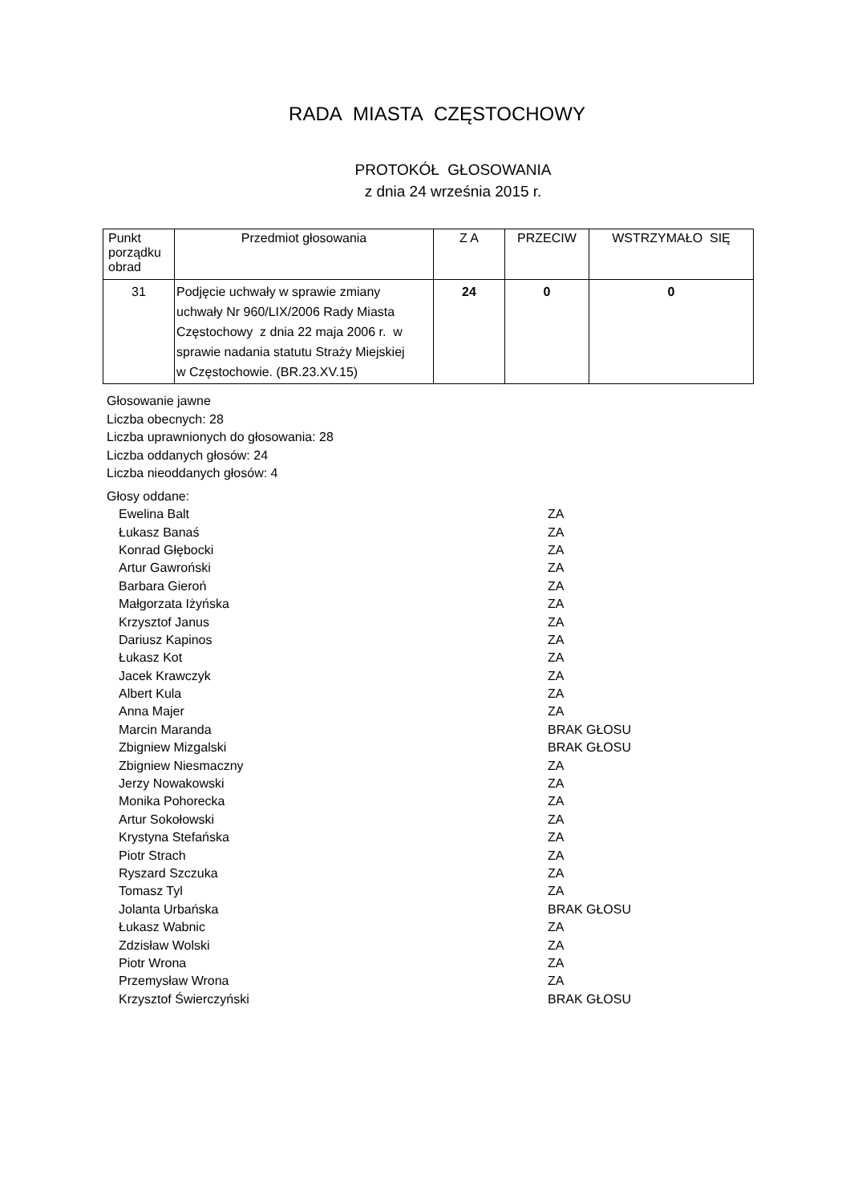RADA MIASTA CZĘSTOCHOWY
PROTOKÓŁ GŁOSOWANIA
z dnia 24 września 2015 r.
| Punkt porządku obrad | Przedmiot głosowania | Z A | PRZECIW | WSTRZYMAŁO SIĘ |
| --- | --- | --- | --- | --- |
| 31 | Podjęcie uchwały w sprawie zmiany uchwały Nr 960/LIX/2006 Rady Miasta Częstochowy z dnia 22 maja 2006 r. w sprawie nadania statutu Straży Miejskiej w Częstochowie. (BR.23.XV.15) | 24 | 0 | 0 |
Głosowanie jawne
Liczba obecnych: 28
Liczba uprawnionych do głosowania: 28
Liczba oddanych głosów: 24
Liczba nieoddanych głosów: 4
Głosy oddane:
| Ewelina Balt | ZA |
| Łukasz Banaś | ZA |
| Konrad Głębocki | ZA |
| Artur Gawroński | ZA |
| Barbara Gieroń | ZA |
| Małgorzata Iżyńska | ZA |
| Krzysztof Janus | ZA |
| Dariusz Kapinos | ZA |
| Łukasz Kot | ZA |
| Jacek Krawczyk | ZA |
| Albert Kula | ZA |
| Anna Majer | ZA |
| Marcin Maranda | BRAK GŁOSU |
| Zbigniew Mizgalski | BRAK GŁOSU |
| Zbigniew Niesmaczny | ZA |
| Jerzy Nowakowski | ZA |
| Monika Pohorecka | ZA |
| Artur Sokołowski | ZA |
| Krystyna Stefańska | ZA |
| Piotr Strach | ZA |
| Ryszard Szczuka | ZA |
| Tomasz Tyl | ZA |
| Jolanta Urbańska | BRAK GŁOSU |
| Łukasz Wabnic | ZA |
| Zdzisław Wolski | ZA |
| Piotr Wrona | ZA |
| Przemysław Wrona | ZA |
| Krzysztof Świerczyński | BRAK GŁOSU |